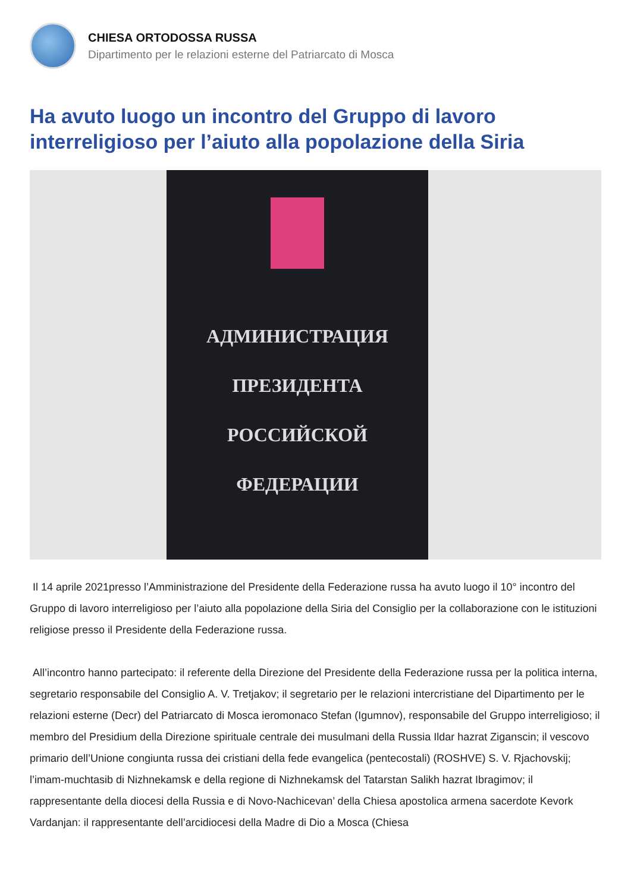CHIESA ORTODOSSA RUSSA
Dipartimento per le relazioni esterne del Patriarcato di Mosca
Ha avuto luogo un incontro del Gruppo di lavoro interreligioso per l’aiuto alla popolazione della Siria
АДМИНИСТРАЦИЯ
ПРЕЗИДЕНТА
РОССИЙСКОЙ
ФЕДЕРАЦИИ
Il 14 aprile 2021presso l’Amministrazione del Presidente della Federazione russa ha avuto luogo il 10° incontro del Gruppo di lavoro interreligioso per l’aiuto alla popolazione della Siria del Consiglio per la collaborazione con le istituzioni religiose presso il Presidente della Federazione russa.
All’incontro hanno partecipato: il referente della Direzione del Presidente della Federazione russa per la politica interna, segretario responsabile del Consiglio A. V. Tretjakov; il segretario per le relazioni intercristiane del Dipartimento per le relazioni esterne (Decr) del Patriarcato di Mosca ieromonaco Stefan (Igumnov), responsabile del Gruppo interreligioso; il membro del Presidium della Direzione spirituale centrale dei musulmani della Russia Ildar hazrat Ziganscin; il vescovo primario dell’Unione congiunta russa dei cristiani della fede evangelica (pentecostali) (ROSHVE) S. V. Rjachovskij; l’imam-muchtasib di Nizhnekamsk e della regione di Nizhnekamsk del Tatarstan Salikh hazrat Ibragimov; il rappresentante della diocesi della Russia e di Novo-Nachicevan’ della Chiesa apostolica armena sacerdote Kevork Vardanjan: il rappresentante dell’arcidiocesi della Madre di Dio a Mosca (Chiesa